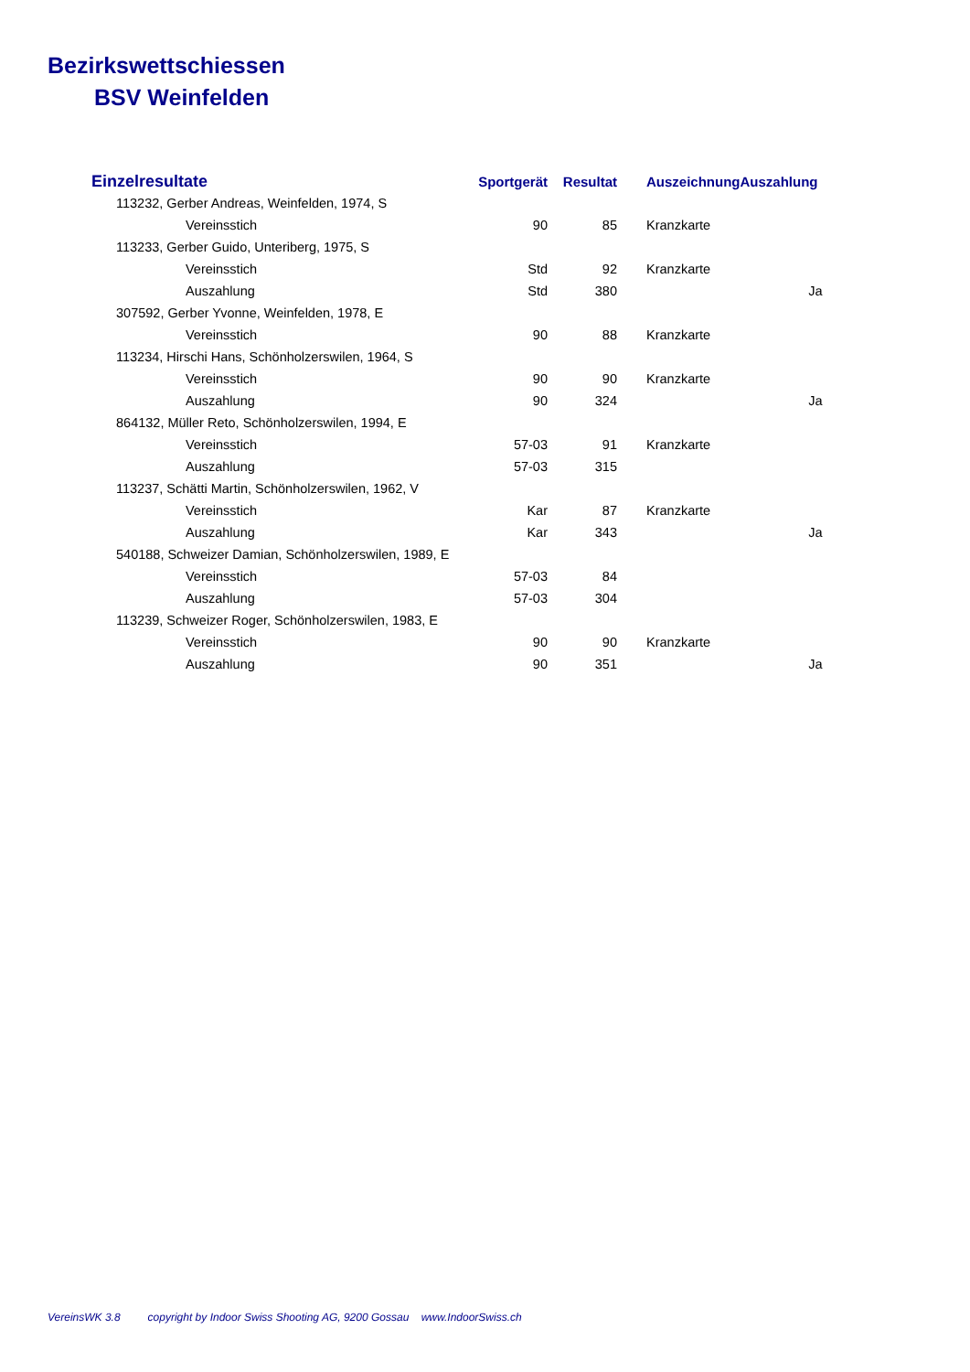Bezirkswettschiessen
BSV Weinfelden
| Einzelresultate | | Sportgerät | Resultat | Auszeichnung | Auszahlung |
| --- | --- | --- | --- | --- | --- |
| 113232, Gerber Andreas, Weinfelden, 1974, S | | | | | |
| | Vereinsstich | 90 | 85 | Kranzkarte | |
| 113233, Gerber Guido, Unteriberg, 1975, S | | | | | |
| | Vereinsstich | Std | 92 | Kranzkarte | |
| | Auszahlung | Std | 380 | | Ja |
| 307592, Gerber Yvonne, Weinfelden, 1978, E | | | | | |
| | Vereinsstich | 90 | 88 | Kranzkarte | |
| 113234, Hirschi Hans, Schönholzerswilen, 1964, S | | | | | |
| | Vereinsstich | 90 | 90 | Kranzkarte | |
| | Auszahlung | 90 | 324 | | Ja |
| 864132, Müller Reto, Schönholzerswilen, 1994, E | | | | | |
| | Vereinsstich | 57-03 | 91 | Kranzkarte | |
| | Auszahlung | 57-03 | 315 | | |
| 113237, Schätti Martin, Schönholzerswilen, 1962, V | | | | | |
| | Vereinsstich | Kar | 87 | Kranzkarte | |
| | Auszahlung | Kar | 343 | | Ja |
| 540188, Schweizer Damian, Schönholzerswilen, 1989, E | | | | | |
| | Vereinsstich | 57-03 | 84 | | |
| | Auszahlung | 57-03 | 304 | | |
| 113239, Schweizer Roger, Schönholzerswilen, 1983, E | | | | | |
| | Vereinsstich | 90 | 90 | Kranzkarte | |
| | Auszahlung | 90 | 351 | | Ja |
VereinsWK 3.8 copyright by Indoor Swiss Shooting AG, 9200 Gossau www.IndoorSwiss.ch